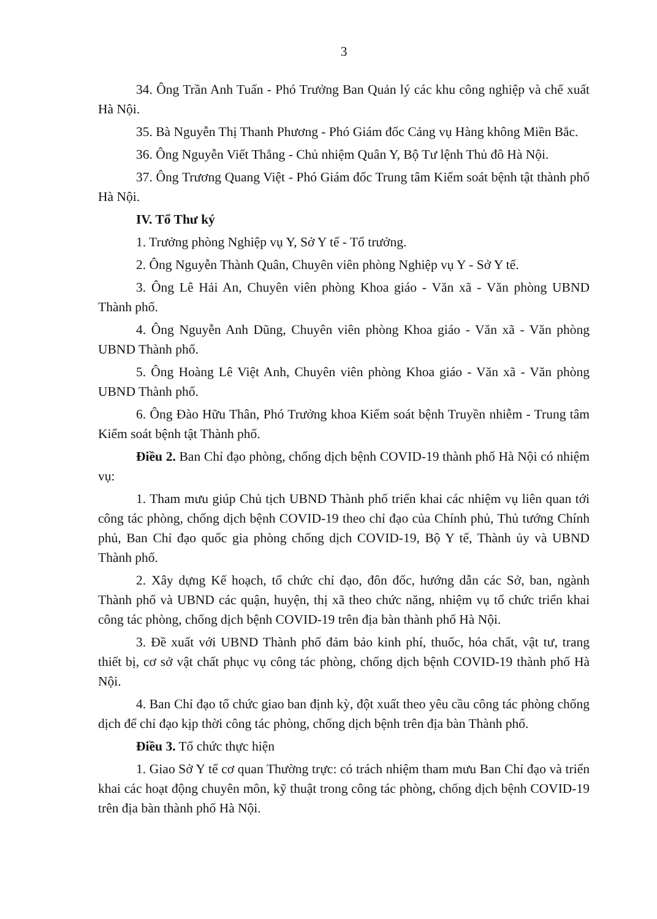3
34. Ông Trần Anh Tuấn - Phó Trưởng Ban Quản lý các khu công nghiệp và chế xuất Hà Nội.
35. Bà Nguyễn Thị Thanh Phương - Phó Giám đốc Cảng vụ Hàng không Miền Bắc.
36. Ông Nguyễn Viết Thắng - Chủ nhiệm Quân Y, Bộ Tư lệnh Thủ đô Hà Nội.
37. Ông Trương Quang Việt - Phó Giám đốc Trung tâm Kiểm soát bệnh tật thành phố Hà Nội.
IV. Tổ Thư ký
1. Trưởng phòng Nghiệp vụ Y, Sở Y tế - Tổ trưởng.
2. Ông Nguyễn Thành Quân, Chuyên viên phòng Nghiệp vụ Y - Sở Y tế.
3. Ông Lê Hải An, Chuyên viên phòng Khoa giáo - Văn xã - Văn phòng UBND Thành phố.
4. Ông Nguyễn Anh Dũng, Chuyên viên phòng Khoa giáo - Văn xã - Văn phòng UBND Thành phố.
5. Ông Hoàng Lê Việt Anh, Chuyên viên phòng Khoa giáo - Văn xã - Văn phòng UBND Thành phố.
6. Ông Đào Hữu Thân, Phó Trưởng khoa Kiểm soát bệnh Truyền nhiễm - Trung tâm Kiểm soát bệnh tật Thành phố.
Điều 2. Ban Chỉ đạo phòng, chống dịch bệnh COVID-19 thành phố Hà Nội có nhiệm vụ:
1. Tham mưu giúp Chủ tịch UBND Thành phố triển khai các nhiệm vụ liên quan tới công tác phòng, chống dịch bệnh COVID-19 theo chỉ đạo của Chính phủ, Thủ tướng Chính phủ, Ban Chỉ đạo quốc gia phòng chống dịch COVID-19, Bộ Y tế, Thành ủy và UBND Thành phố.
2. Xây dựng Kế hoạch, tổ chức chỉ đạo, đôn đốc, hướng dẫn các Sở, ban, ngành Thành phố và UBND các quận, huyện, thị xã theo chức năng, nhiệm vụ tổ chức triển khai công tác phòng, chống dịch bệnh COVID-19 trên địa bàn thành phố Hà Nội.
3. Đề xuất với UBND Thành phố đảm bảo kinh phí, thuốc, hóa chất, vật tư, trang thiết bị, cơ sở vật chất phục vụ công tác phòng, chống dịch bệnh COVID-19 thành phố Hà Nội.
4. Ban Chỉ đạo tổ chức giao ban định kỳ, đột xuất theo yêu cầu công tác phòng chống dịch để chỉ đạo kịp thời công tác phòng, chống dịch bệnh trên địa bàn Thành phố.
Điều 3. Tổ chức thực hiện
1. Giao Sở Y tế cơ quan Thường trực: có trách nhiệm tham mưu Ban Chỉ đạo và triển khai các hoạt động chuyên môn, kỹ thuật trong công tác phòng, chống dịch bệnh COVID-19 trên địa bàn thành phố Hà Nội.